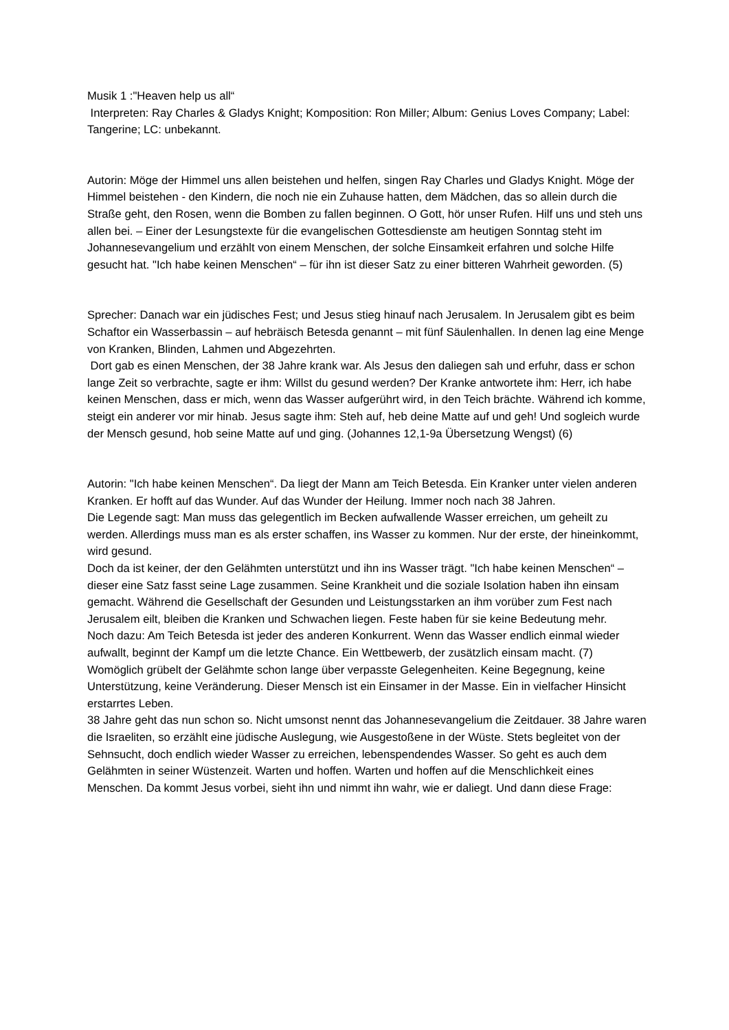Musik 1 :"Heaven help us all“
Interpreten: Ray Charles & Gladys Knight; Komposition: Ron Miller; Album: Genius Loves Company; Label: Tangerine; LC: unbekannt.
Autorin: Möge der Himmel uns allen beistehen und helfen, singen Ray Charles und Gladys Knight. Möge der Himmel beistehen - den Kindern, die noch nie ein Zuhause hatten, dem Mädchen, das so allein durch die Straße geht, den Rosen, wenn die Bomben zu fallen beginnen. O Gott, hör unser Rufen. Hilf uns und steh uns allen bei. – Einer der Lesungstexte für die evangelischen Gottesdienste am heutigen Sonntag steht im Johannesevangelium und erzählt von einem Menschen, der solche Einsamkeit erfahren und solche Hilfe gesucht hat. "Ich habe keinen Menschen“ – für ihn ist dieser Satz zu einer bitteren Wahrheit geworden. (5)
Sprecher: Danach war ein jüdisches Fest; und Jesus stieg hinauf nach Jerusalem. In Jerusalem gibt es beim Schaftor ein Wasserbassin – auf hebräisch Betesda genannt – mit fünf Säulenhallen. In denen lag eine Menge von Kranken, Blinden, Lahmen und Abgezehrten.
Dort gab es einen Menschen, der 38 Jahre krank war. Als Jesus den daliegen sah und erfuhr, dass er schon lange Zeit so verbrachte, sagte er ihm: Willst du gesund werden? Der Kranke antwortete ihm: Herr, ich habe keinen Menschen, dass er mich, wenn das Wasser aufgerührt wird, in den Teich brächte. Während ich komme, steigt ein anderer vor mir hinab. Jesus sagte ihm: Steh auf, heb deine Matte auf und geh! Und sogleich wurde der Mensch gesund, hob seine Matte auf und ging. (Johannes 12,1-9a Übersetzung Wengst) (6)
Autorin: "Ich habe keinen Menschen“. Da liegt der Mann am Teich Betesda. Ein Kranker unter vielen anderen Kranken. Er hofft auf das Wunder. Auf das Wunder der Heilung. Immer noch nach 38 Jahren.
Die Legende sagt: Man muss das gelegentlich im Becken aufwallende Wasser erreichen, um geheilt zu werden. Allerdings muss man es als erster schaffen, ins Wasser zu kommen. Nur der erste, der hineinkommt, wird gesund.
Doch da ist keiner, der den Gelähmten unterstützt und ihn ins Wasser trägt. "Ich habe keinen Menschen“ – dieser eine Satz fasst seine Lage zusammen. Seine Krankheit und die soziale Isolation haben ihn einsam gemacht. Während die Gesellschaft der Gesunden und Leistungsstarken an ihm vorüber zum Fest nach Jerusalem eilt, bleiben die Kranken und Schwachen liegen. Feste haben für sie keine Bedeutung mehr.
Noch dazu: Am Teich Betesda ist jeder des anderen Konkurrent. Wenn das Wasser endlich einmal wieder aufwallt, beginnt der Kampf um die letzte Chance. Ein Wettbewerb, der zusätzlich einsam macht. (7) Womöglich grübelt der Gelähmte schon lange über verpasste Gelegenheiten. Keine Begegnung, keine Unterstützung, keine Veränderung. Dieser Mensch ist ein Einsamer in der Masse. Ein in vielfacher Hinsicht erstarrtes Leben.
38 Jahre geht das nun schon so. Nicht umsonst nennt das Johannesevangelium die Zeitdauer. 38 Jahre waren die Israeliten, so erzählt eine jüdische Auslegung, wie Ausgestoßene in der Wüste. Stets begleitet von der Sehnsucht, doch endlich wieder Wasser zu erreichen, lebenspendendes Wasser. So geht es auch dem Gelähmten in seiner Wüstenzeit. Warten und hoffen. Warten und hoffen auf die Menschlichkeit eines Menschen. Da kommt Jesus vorbei, sieht ihn und nimmt ihn wahr, wie er daliegt. Und dann diese Frage: